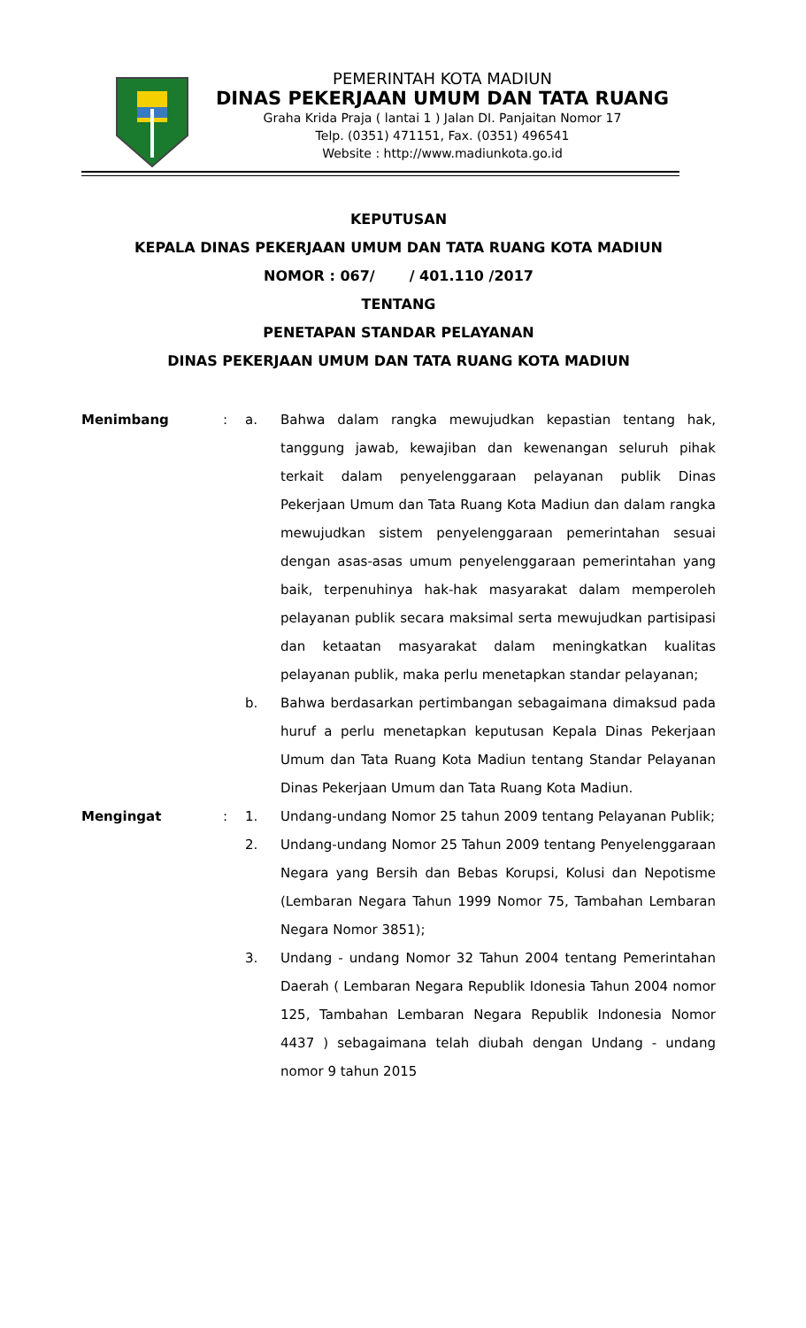PEMERINTAH KOTA MADIUN
DINAS PEKERJAAN UMUM DAN TATA RUANG
Graha Krida Praja ( lantai 1 ) Jalan DI. Panjaitan Nomor 17
Telp. (0351) 471151, Fax. (0351) 496541
Website : http://www.madiunkota.go.id
KEPUTUSAN
KEPALA DINAS PEKERJAAN UMUM DAN TATA RUANG KOTA MADIUN
NOMOR : 067/ / 401.110 /2017
TENTANG
PENETAPAN STANDAR PELAYANAN
DINAS PEKERJAAN UMUM DAN TATA RUANG KOTA MADIUN
Menimbang : a. Bahwa dalam rangka mewujudkan kepastian tentang hak, tanggung jawab, kewajiban dan kewenangan seluruh pihak terkait dalam penyelenggaraan pelayanan publik Dinas Pekerjaan Umum dan Tata Ruang Kota Madiun dan dalam rangka mewujudkan sistem penyelenggaraan pemerintahan sesuai dengan asas-asas umum penyelenggaraan pemerintahan yang baik, terpenuhinya hak-hak masyarakat dalam memperoleh pelayanan publik secara maksimal serta mewujudkan partisipasi dan ketaatan masyarakat dalam meningkatkan kualitas pelayanan publik, maka perlu menetapkan standar pelayanan;
b. Bahwa berdasarkan pertimbangan sebagaimana dimaksud pada huruf a perlu menetapkan keputusan Kepala Dinas Pekerjaan Umum dan Tata Ruang Kota Madiun tentang Standar Pelayanan Dinas Pekerjaan Umum dan Tata Ruang Kota Madiun.
Mengingat : 1. Undang-undang Nomor 25 tahun 2009 tentang Pelayanan Publik;
2. Undang-undang Nomor 25 Tahun 2009 tentang Penyelenggaraan Negara yang Bersih dan Bebas Korupsi, Kolusi dan Nepotisme (Lembaran Negara Tahun 1999 Nomor 75, Tambahan Lembaran Negara Nomor 3851);
3. Undang - undang Nomor 32 Tahun 2004 tentang Pemerintahan Daerah ( Lembaran Negara Republik Idonesia Tahun 2004 nomor 125, Tambahan Lembaran Negara Republik Indonesia Nomor 4437 ) sebagaimana telah diubah dengan Undang - undang nomor 9 tahun 2015